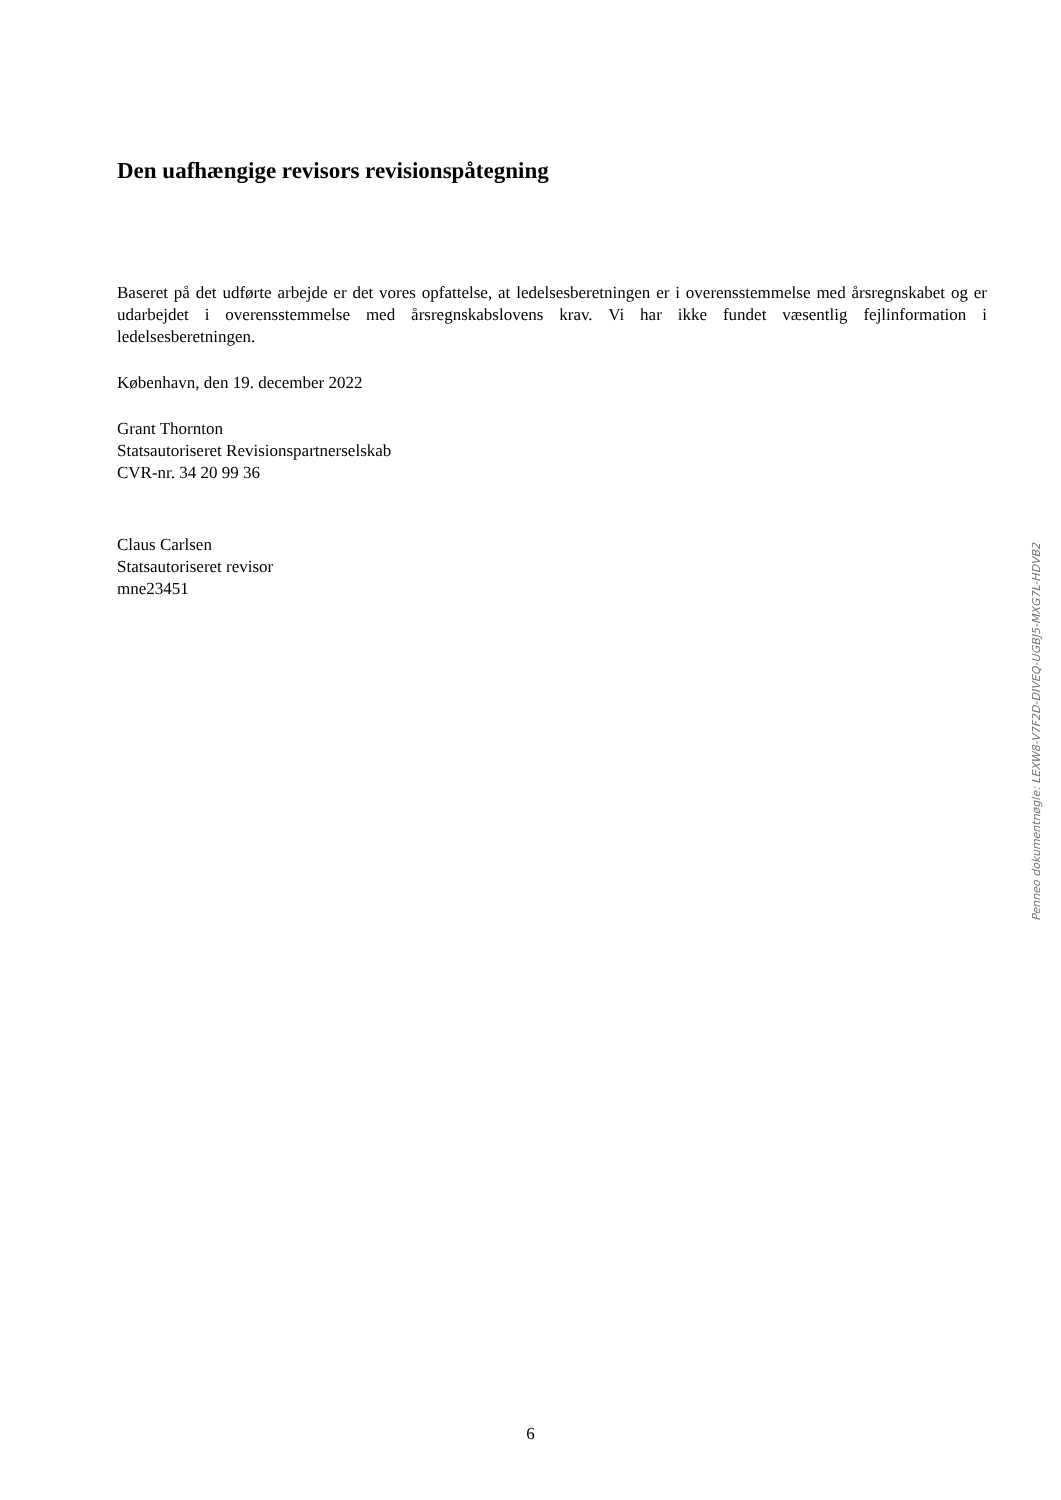Den uafhængige revisors revisionspåtegning
Baseret på det udførte arbejde er det vores opfattelse, at ledelsesberetningen er i overensstemmelse med årsregnskabet og er udarbejdet i overensstemmelse med årsregnskabslovens krav. Vi har ikke fundet væsentlig fejlinformation i ledelsesberetningen.
København, den 19. december 2022
Grant Thornton
Statsautoriseret Revisionspartnerselskab
CVR-nr. 34 20 99 36
Claus Carlsen
Statsautoriseret revisor
mne23451
6
Penneo dokumentnøgle: LEXW8-V7F2D-DIVEQ-UGBJ5-MXG7L-HDVB2